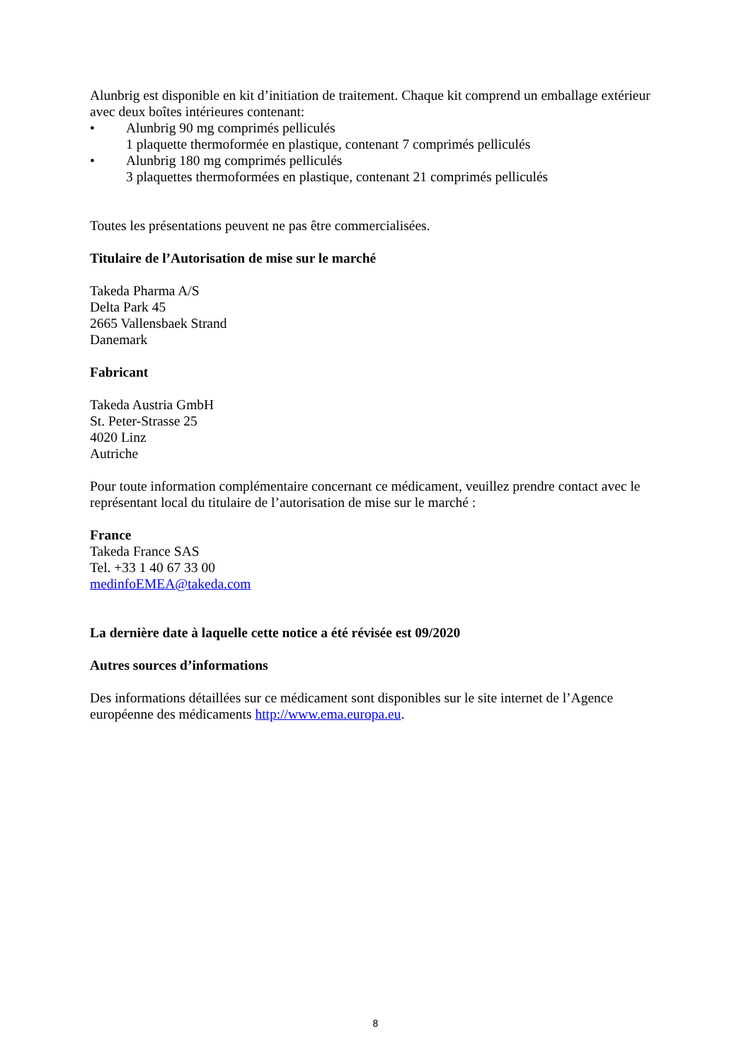Alunbrig est disponible en kit d’initiation de traitement. Chaque kit comprend un emballage extérieur avec deux boîtes intérieures contenant:
• Alunbrig 90 mg comprimés pelliculés
1 plaquette thermoformée en plastique, contenant 7 comprimés pelliculés
• Alunbrig 180 mg comprimés pelliculés
3 plaquettes thermoformées en plastique, contenant 21 comprimés pelliculés
Toutes les présentations peuvent ne pas être commercialisées.
Titulaire de l’Autorisation de mise sur le marché
Takeda Pharma A/S
Delta Park 45
2665 Vallensbaek Strand
Danemark
Fabricant
Takeda Austria GmbH
St. Peter-Strasse 25
4020 Linz
Autriche
Pour toute information complémentaire concernant ce médicament, veuillez prendre contact avec le représentant local du titulaire de l’autorisation de mise sur le marché :
France
Takeda France SAS
Tel. +33 1 40 67 33 00
medinfoEMEA@takeda.com
La dernière date à laquelle cette notice a été révisée est 09/2020
Autres sources d’informations
Des informations détaillées sur ce médicament sont disponibles sur le site internet de l’Agence européenne des médicaments http://www.ema.europa.eu.
8